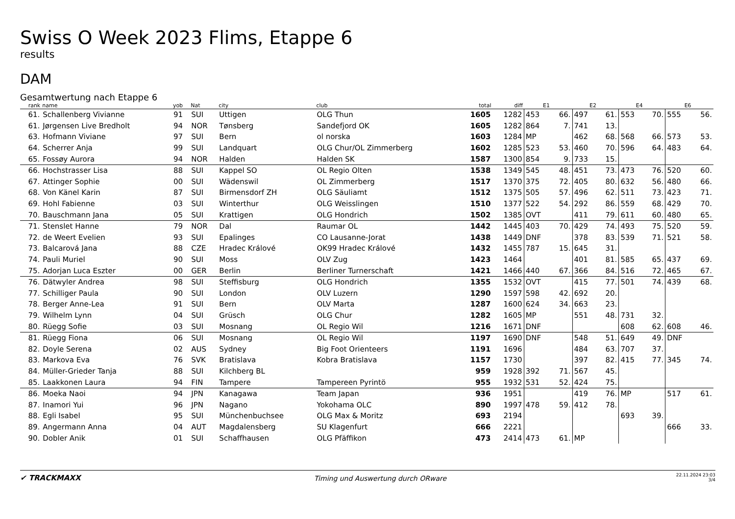Swiss O Week 2023 Flims, Etappe 6
results
DAM
Gesamtwertung nach Etappe 6
| rank | name | yob | Nat | city | club | total | diff | E1 | | E2 | | E4 | | E6 | |
| --- | --- | --- | --- | --- | --- | --- | --- | --- | --- | --- | --- | --- | --- | --- | --- |
| 61. | Schallenberg Vivianne | 91 | SUI | Uttigen | OLG Thun | 1605 | 1282 | 453 | 66. | 497 | 61. | 553 | 70. | 555 | 56. |
| 61. | Jørgensen Live Bredholt | 94 | NOR | Tønsberg | Sandefjord OK | 1605 | 1282 | 864 | 7. | 741 | 13. | | | | |
| 63. | Hofmann Viviane | 97 | SUI | Bern | ol norska | 1603 | 1284 | MP | | 462 | 68. | 568 | 66. | 573 | 53. |
| 64. | Scherrer Anja | 99 | SUI | Landquart | OLG Chur/OL Zimmerberg | 1602 | 1285 | 523 | 53. | 460 | 70. | 596 | 64. | 483 | 64. |
| 65. | Fossøy Aurora | 94 | NOR | Halden | Halden SK | 1587 | 1300 | 854 | 9. | 733 | 15. | | | | |
| 66. | Hochstrasser Lisa | 88 | SUI | Kappel SO | OL Regio Olten | 1538 | 1349 | 545 | 48. | 451 | 73. | 473 | 76. | 520 | 60. |
| 67. | Attinger Sophie | 00 | SUI | Wädenswil | OL Zimmerberg | 1517 | 1370 | 375 | 72. | 405 | 80. | 632 | 56. | 480 | 66. |
| 68. | Von Känel Karin | 87 | SUI | Birmensdorf ZH | OLG Säuliamt | 1512 | 1375 | 505 | 57. | 496 | 62. | 511 | 73. | 423 | 71. |
| 69. | Hohl Fabienne | 03 | SUI | Winterthur | OLG Weisslingen | 1510 | 1377 | 522 | 54. | 292 | 86. | 559 | 68. | 429 | 70. |
| 70. | Bauschmann Jana | 05 | SUI | Krattigen | OLG Hondrich | 1502 | 1385 | OVT | | 411 | 79. | 611 | 60. | 480 | 65. |
| 71. | Stenslet Hanne | 79 | NOR | Dal | Raumar OL | 1442 | 1445 | 403 | 70. | 429 | 74. | 493 | 75. | 520 | 59. |
| 72. | de Weert Evelien | 93 | SUI | Epalinges | CO Lausanne-Jorat | 1438 | 1449 | DNF | | 378 | 83. | 539 | 71. | 521 | 58. |
| 73. | Balcarová Jana | 88 | CZE | Hradec Králové | OK99 Hradec Králové | 1432 | 1455 | 787 | 15. | 645 | 31. | | | | |
| 74. | Pauli Muriel | 90 | SUI | Moss | OLV Zug | 1423 | 1464 | | | 401 | 81. | 585 | 65. | 437 | 69. |
| 75. | Adorjan Luca Eszter | 00 | GER | Berlin | Berliner Turnerschaft | 1421 | 1466 | 440 | 67. | 366 | 84. | 516 | 72. | 465 | 67. |
| 76. | Dätwyler Andrea | 98 | SUI | Steffisburg | OLG Hondrich | 1355 | 1532 | OVT | | 415 | 77. | 501 | 74. | 439 | 68. |
| 77. | Schilliger Paula | 90 | SUI | London | OLV Luzern | 1290 | 1597 | 598 | 42. | 692 | 20. | | | | |
| 78. | Berger Anne-Lea | 91 | SUI | Bern | OLV Marta | 1287 | 1600 | 624 | 34. | 663 | 23. | | | | |
| 79. | Wilhelm Lynn | 04 | SUI | Grüsch | OLG Chur | 1282 | 1605 | MP | | 551 | 48. | 731 | 32. | | |
| 80. | Rüegg Sofie | 03 | SUI | Mosnang | OL Regio Wil | 1216 | 1671 | DNF | | | | 608 | 62. | 608 | 46. |
| 81. | Rüegg Fiona | 06 | SUI | Mosnang | OL Regio Wil | 1197 | 1690 | DNF | | 548 | 51. | 649 | 49. | DNF | |
| 82. | Doyle Serena | 02 | AUS | Sydney | Big Foot Orienteers | 1191 | 1696 | | | 484 | 63. | 707 | 37. | | |
| 83. | Markova Eva | 76 | SVK | Bratislava | Kobra Bratislava | 1157 | 1730 | | | 397 | 82. | 415 | 77. | 345 | 74. |
| 84. | Müller-Grieder Tanja | 88 | SUI | Kilchberg BL | | 959 | 1928 | 392 | 71. | 567 | 45. | | | | |
| 85. | Laakkonen Laura | 94 | FIN | Tampere | Tampereen Pyrintö | 955 | 1932 | 531 | 52. | 424 | 75. | | | | |
| 86. | Moeka Naoi | 94 | JPN | Kanagawa | Team Japan | 936 | 1951 | | | 419 | 76. | MP | | 517 | 61. |
| 87. | Inamori Yui | 96 | JPN | Nagano | Yokohama OLC | 890 | 1997 | 478 | 59. | 412 | 78. | | | | |
| 88. | Egli Isabel | 95 | SUI | Münchenbuchsee | OLG Max & Moritz | 693 | 2194 | | | | | 693 | 39. | | |
| 89. | Angermann Anna | 04 | AUT | Magdalensberg | SU Klagenfurt | 666 | 2221 | | | | | | | 666 | 33. |
| 90. | Dobler Anik | 01 | SUI | Schaffhausen | OLG Pfäffikon | 473 | 2414 | 473 | 61. | MP | | | | | |
✔ TRACKMAXX
Timing und Auswertung durch ORware
22.11.2024 23:03
3/4